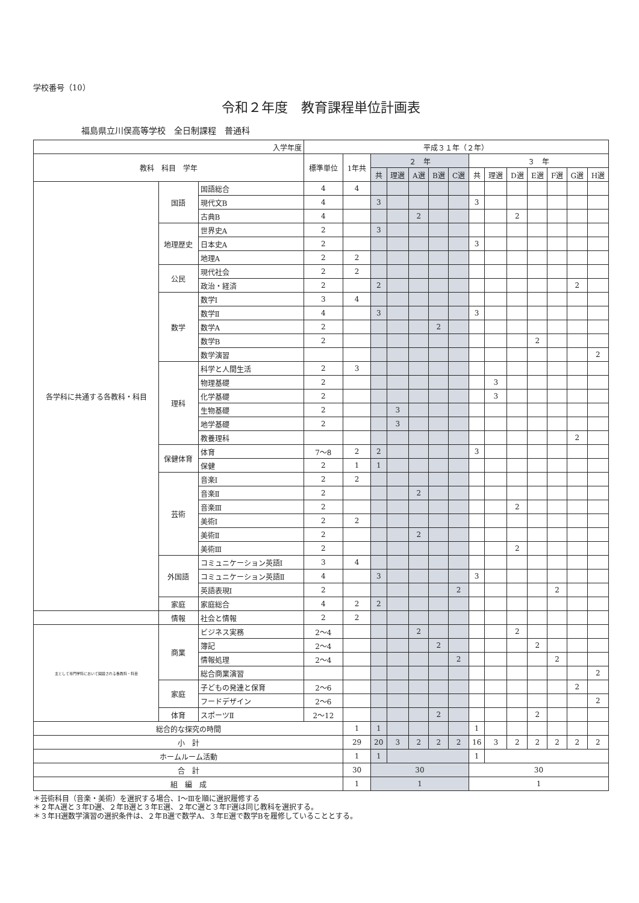学校番号（10）
令和２年度　教育課程単位計画表
福島県立川俣高等学校　全日制課程　普通科
| 入学年度 | | | 平成３１年（２年） | | | | | | | | | | | | | |
| --- | --- | --- | --- | --- | --- | --- | --- | --- | --- | --- | --- | --- | --- | --- | --- | --- |
| 教科 科目 学年 | | | 標準単位 | 1年共 | ２ 年 | | | | | ３ 年 | | | | | | |
| | | | | | 共 | 理選 | A選 | B選 | C選 | 共 | 理選 | D選 | E選 | F選 | G選 | H選 |
| 各学科に共通する各教科・科目 | 国語 | 国語総合 | 4 | 4 | | | | | | | | | | | | |
| | | 現代文B | 4 | | 3 | | | | | 3 | | | | | | |
| | | 古典B | 4 | | | | 2 | | | | | 2 | | | | |
| | 地理歴史 | 世界史A | 2 | | 3 | | | | | | | | | | | |
| | | 日本史A | 2 | | | | | | | 3 | | | | | | |
| | | 地理A | 2 | 2 | | | | | | | | | | | | |
| | 公民 | 現代社会 | 2 | 2 | | | | | | | | | | | | |
| | | 政治・経済 | 2 | | 2 | | | | | | | | | | 2 | |
| | 数学 | 数学Ⅰ | 3 | 4 | | | | | | | | | | | | |
| | | 数学Ⅱ | 4 | | 3 | | | | | 3 | | | | | | |
| | | 数学A | 2 | | | | | 2 | | | | | | | | |
| | | 数学B | 2 | | | | | | | | | | 2 | | | |
| | | 数学演習 | | | | | | | | | | | | | | 2 |
| | 理科 | 科学と人間生活 | 2 | 3 | | | | | | | | | | | | |
| | | 物理基礎 | 2 | | | | | | | | 3 | | | | | |
| | | 化学基礎 | 2 | | | | | | | | 3 | | | | | |
| | | 生物基礎 | 2 | | | 3 | | | | | | | | | | |
| | | 地学基礎 | 2 | | | 3 | | | | | | | | | | |
| | | 教養理科 | | | | | | | | | | | | | 2 | |
| | 保健体育 | 体育 | 7～8 | 2 | 2 | | | | | 3 | | | | | | |
| | | 保健 | 2 | 1 | 1 | | | | | | | | | | | |
| | 芸術 | 音楽Ⅰ | 2 | 2 | | | | | | | | | | | | |
| | | 音楽Ⅱ | 2 | | | | 2 | | | | | | | | | |
| | | 音楽Ⅲ | 2 | | | | | | | | | 2 | | | | |
| | | 美術Ⅰ | 2 | 2 | | | | | | | | | | | | |
| | | 美術Ⅱ | 2 | | | | 2 | | | | | | | | | |
| | | 美術Ⅲ | 2 | | | | | | | | | 2 | | | | |
| | 外国語 | コミュニケーション英語Ⅰ | 3 | 4 | | | | | | | | | | | | |
| | | コミュニケーション英語Ⅱ | 4 | | 3 | | | | | 3 | | | | | | |
| | | 英語表現Ⅰ | 2 | | | | | | 2 | | | | | 2 | | |
| | 家庭 | 家庭総合 | 4 | 2 | 2 | | | | | | | | | | | |
| | 情報 | 社会と情報 | 2 | 2 | | | | | | | | | | | | |
| 主として専門学科において開設される各教科・科目 | 商業 | ビジネス実務 | 2～4 | | | | 2 | | | | | 2 | | | | |
| | | 簿記 | 2～4 | | | | | 2 | | | | | 2 | | | |
| | | 情報処理 | 2～4 | | | | | | 2 | | | | | 2 | | |
| | | 総合商業演習 | | | | | | | | | | | | | | 2 |
| | 家庭 | 子どもの発達と保育 | 2～6 | | | | | | | | | | | | 2 | |
| | | フードデザイン | 2～6 | | | | | | | | | | | | | 2 |
| | 体育 | スポーツⅡ | 2～12 | | | | | 2 | | | | | 2 | | | |
| 総合的な探究の時間 | | | | 1 | 1 | | | | | 1 | | | | | | |
| 小 計 | | | | 29 | 20 | 3 | 2 | 2 | 2 | 16 | 3 | 2 | 2 | 2 | 2 | 2 |
| ホームルーム活動 | | | | 1 | 1 | | | | | 1 | | | | | | |
| 合 計 | | | | 30 | 30 | | | | | 30 | | | | | | |
| 組 編 成 | | | | 1 | 1 | | | | | 1 | | | | | | |
＊芸術科目（音楽・美術）を選択する場合、Ⅰ～Ⅲを順に選択履修する
＊２年A選と３年D選、２年B選と３年E選、２年C選と３年F選は同じ教科を選択する。
＊３年H選数学演習の選択条件は、２年B選で数学A、３年E選で数学Bを履修していることとする。